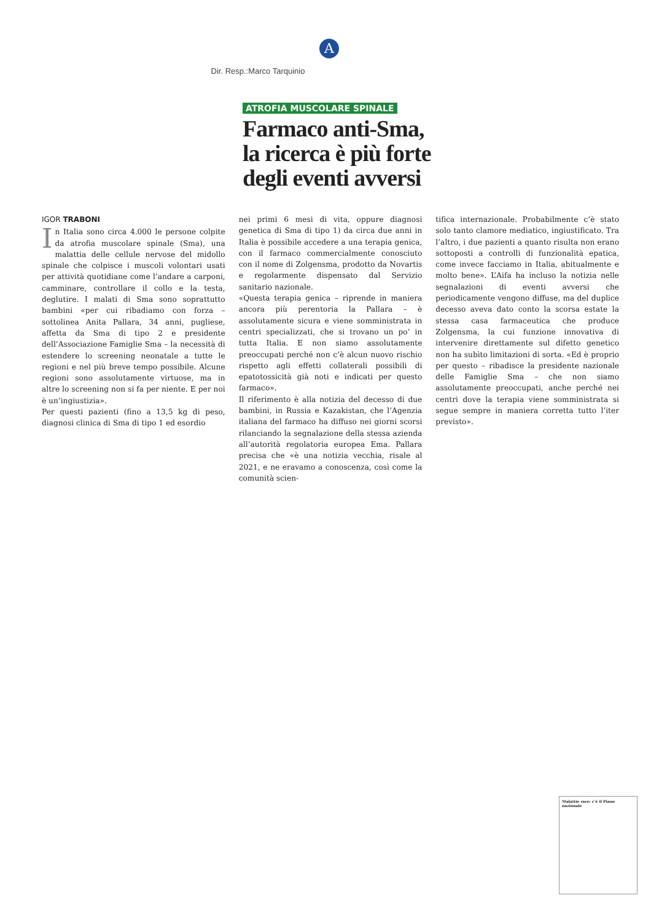A
Dir. Resp.:Marco Tarquinio
ATROFIA MUSCOLARE SPINALE
Farmaco anti-Sma, la ricerca è più forte degli eventi avversi
IGOR TRABONI
In Italia sono circa 4.000 le persone colpite da atrofia muscolare spinale (Sma), una malattia delle cellule nervose del midollo spinale che colpisce i muscoli volontari usati per attività quotidiane come l’andare a carponi, camminare, controllare il collo e la testa, deglutire. I malati di Sma sono soprattutto bambini «per cui ribadiamo con forza – sottolinea Anita Pallara, 34 anni, pugliese, affetta da Sma di tipo 2 e presidente dell’Associazione Famiglie Sma – la necessità di estendere lo screening neonatale a tutte le regioni e nel più breve tempo possibile. Alcune regioni sono assolutamente virtuose, ma in altre lo screening non si fa per niente. E per noi è un’ingiustizia».
Per questi pazienti (fino a 13,5 kg di peso, diagnosi clinica di Sma di tipo 1 ed esordio
nei primi 6 mesi di vita, oppure diagnosi genetica di Sma di tipo 1) da circa due anni in Italia è possibile accedere a una terapia genica, con il farmaco commercialmente conosciuto con il nome di Zolgensma, prodotto da Novartis e regolarmente dispensato dal Servizio sanitario nazionale.
«Questa terapia genica – riprende in maniera ancora più perentoria la Pallara – è assolutamente sicura e viene somministrata in centri specializzati, che si trovano un po’ in tutta Italia. E non siamo assolutamente preoccupati perché non c’è alcun nuovo rischio rispetto agli effetti collaterali possibili di epatotossicità già noti e indicati per questo farmaco».
Il riferimento è alla notizia del decesso di due bambini, in Russia e Kazakistan, che l’Agenzia italiana del farmaco ha diffuso nei giorni scorsi rilanciando la segnalazione della stessa azienda all’autorità regolatoria europea Ema. Pallara precisa che «è una notizia vecchia, risale al 2021, e ne eravamo a conoscenza, così come la comunità scien-
tifica internazionale. Probabilmente c’è stato solo tanto clamore mediatico, ingiustificato. Tra l’altro, i due pazienti a quanto risulta non erano sottoposti a controlli di funzionalità epatica, come invece facciamo in Italia, abitualmente e molto bene». L’Aifa ha incluso la notizia nelle segnalazioni di eventi avversi che periodicamente vengono diffuse, ma del duplice decesso aveva dato conto la scorsa estate la stessa casa farmaceutica che produce Zolgensma, la cui funzione innovativa di intervenire direttamente sul difetto genetico non ha subìto limitazioni di sorta. «Ed è proprio per questo – ribadisce la presidente nazionale delle Famiglie Sma – che non siamo assolutamente preoccupati, anche perché nei centri dove la terapia viene somministrata si segue sempre in maniera corretta tutto l’iter previsto».
Malattie rare: c’è il Piano nazionale